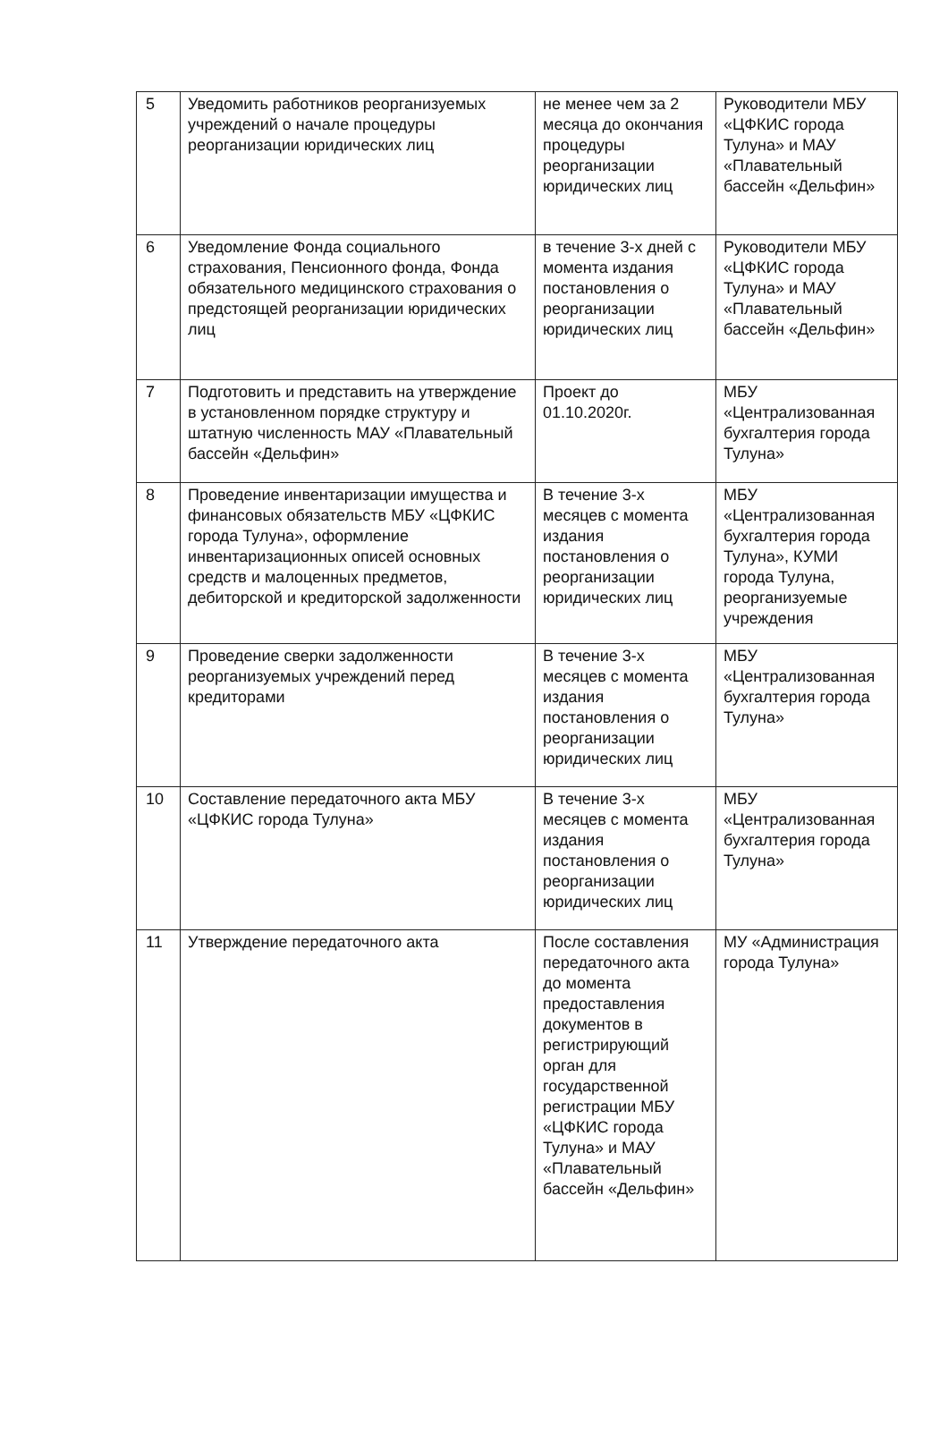| 5 | Уведомить работников реорганизуемых учреждений о начале процедуры реорганизации юридических лиц | не менее чем за 2 месяца до окончания процедуры реорганизации юридических лиц | Руководители МБУ «ЦФКИС города Тулуна» и МАУ «Плавательный бассейн «Дельфин» |
| 6 | Уведомление Фонда социального страхования, Пенсионного фонда, Фонда обязательного медицинского страхования о предстоящей реорганизации юридических лиц | в течение 3-х дней с момента издания постановления о реорганизации юридических лиц | Руководители МБУ «ЦФКИС города Тулуна» и МАУ «Плавательный бассейн «Дельфин» |
| 7 | Подготовить и представить на утверждение в установленном порядке структуру и штатную численность МАУ «Плавательный бассейн «Дельфин» | Проект до 01.10.2020г. | МБУ «Централизованная бухгалтерия города Тулуна» |
| 8 | Проведение инвентаризации имущества и финансовых обязательств МБУ «ЦФКИС города Тулуна», оформление инвентаризационных описей основных средств и малоценных предметов, дебиторской и кредиторской задолженности | В течение 3-х месяцев с момента издания постановления о реорганизации юридических лиц | МБУ «Централизованная бухгалтерия города Тулуна», КУМИ города Тулуна, реорганизуемые учреждения |
| 9 | Проведение сверки задолженности реорганизуемых учреждений перед кредиторами | В течение 3-х месяцев с момента издания постановления о реорганизации юридических лиц | МБУ «Централизованная бухгалтерия города Тулуна» |
| 10 | Составление передаточного акта МБУ «ЦФКИС города Тулуна» | В течение 3-х месяцев с момента издания постановления о реорганизации юридических лиц | МБУ «Централизованная бухгалтерия города Тулуна» |
| 11 | Утверждение передаточного акта | После составления передаточного акта до момента предоставления документов в регистрирующий орган для государственной регистрации МБУ «ЦФКИС города Тулуна» и МАУ «Плавательный бассейн «Дельфин» | МУ «Администрация города Тулуна» |